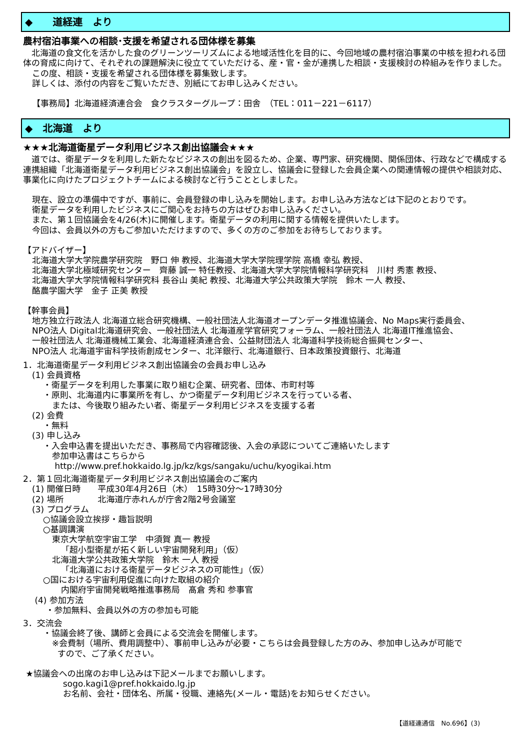◆　　道経連　より
農村宿泊事業への相談･支援を希望される団体様を募集
　北海道の食文化を活かした食のグリーンツーリズムによる地域活性化を目的に、今回地域の農村宿泊事業の中核を担われる団体の育成に向けて、それぞれの課題解決に役立てていただける、産・官・金が連携した相談・支援検討の枠組みを作りました。
この度、相談・支援を希望される団体様を募集致します。
詳しくは、添付の内容をご覧いただき、別紙にてお申し込みください。
【事務局】北海道経済連合会　食クラスターグループ：田舎　（TEL：011－221－6117）
◆　北海道　より
★★★北海道衛星データ利用ビジネス創出協議会★★★
　道では、衛星データを利用した新たなビジネスの創出を図るため、企業、専門家、研究機関、関係団体、行政などで構成する連携組織「北海道衛星データ利用ビジネス創出協議会」を設立し、協議会に登録した会員企業への関連情報の提供や相談対応、事業化に向けたプロジェクトチームによる検討など行うこととしました。
現在、設立の準備中ですが、事前に、会員登録の申し込みを開始します。お申し込み方法などは下記のとおりです。
衛星データを利用したビジネスにご関心をお持ちの方はぜひお申し込みください。
また、第１回協議会を4/26(木)に開催します。衛星データの利用に関する情報を提供いたします。
今回は、会員以外の方もご参加いただけますので、多くの方のご参加をお待ちしております。
【アドバイザー】
北海道大学大学院農学研究院　野口 伸 教授、北海道大学大学院理学院 高橋 幸弘 教授、
北海道大学北極域研究センター　齊藤 誠一 特任教授、北海道大学大学院情報科学研究科　川村 秀憲 教授、
北海道大学大学院情報科学研究科 長谷山 美紀 教授、北海道大学公共政策大学院　鈴木 一人 教授、
酪農学園大学　金子 正美 教授
【幹事会員】
地方独立行政法人 北海道立総合研究機構、一般社団法人北海道オープンデータ推進協議会、No Maps実行委員会、
NPO法人 Digital北海道研究会、一般社団法人 北海道産学官研究フォーラム、一般社団法人 北海道IT推進協会、
一般社団法人 北海道機械工業会、北海道経済連合会、公益財団法人 北海道科学技術総合振興センター、
NPO法人 北海道宇宙科学技術創成センター、北洋銀行、北海道銀行、日本政策投資銀行、北海道
1．北海道衛星データ利用ビジネス創出協議会の会員お申し込み
(1) 会員資格
・衛星データを利用した事業に取り組む企業、研究者、団体、市町村等
・原則、北海道内に事業所を有し、かつ衛星データ利用ビジネスを行っている者、
または、今後取り組みたい者、衛星データ利用ビジネスを支援する者
(2) 会費
・無料
(3) 申し込み
・入会申込書を提出いただき、事務局で内容確認後、入会の承認についてご連絡いたします
参加申込書はこちらから
http://www.pref.hokkaido.lg.jp/kz/kgs/sangaku/uchu/kyogikai.htm
2．第１回北海道衛星データ利用ビジネス創出協議会のご案内
(1) 開催日時　　平成30年4月26日（木）　15時30分～17時30分
(2) 場所　　　　北海道庁赤れんが庁舎2階2号会議室
(3) プログラム
○協議会設立挨拶・趣旨説明
○基調講演
東京大学航空宇宙工学　中須賀 真一 教授
「超小型衛星が拓く新しい宇宙開発利用」（仮）
北海道大学公共政策大学院　鈴木 一人 教授
「北海道における衛星データビジネスの可能性」（仮）
○国における宇宙利用促進に向けた取組の紹介
内閣府宇宙開発戦略推進事務局　髙倉 秀和 参事官
(4) 参加方法
・参加無料、会員以外の方の参加も可能
3．交流会
・協議会終了後、講師と会員による交流会を開催します。
※会費制（場所、費用調整中）、事前申し込みが必要・こちらは会員登録した方のみ、参加申し込みが可能で
すので、ご了承ください。
★協議会への出席のお申し込みは下記メールまでお願いします。
sogo.kagi1@pref.hokkaido.lg.jp
お名前、会社・団体名、所属・役職、連絡先(メール・電話)をお知らせください。
【道経連通信　No.696】(3)